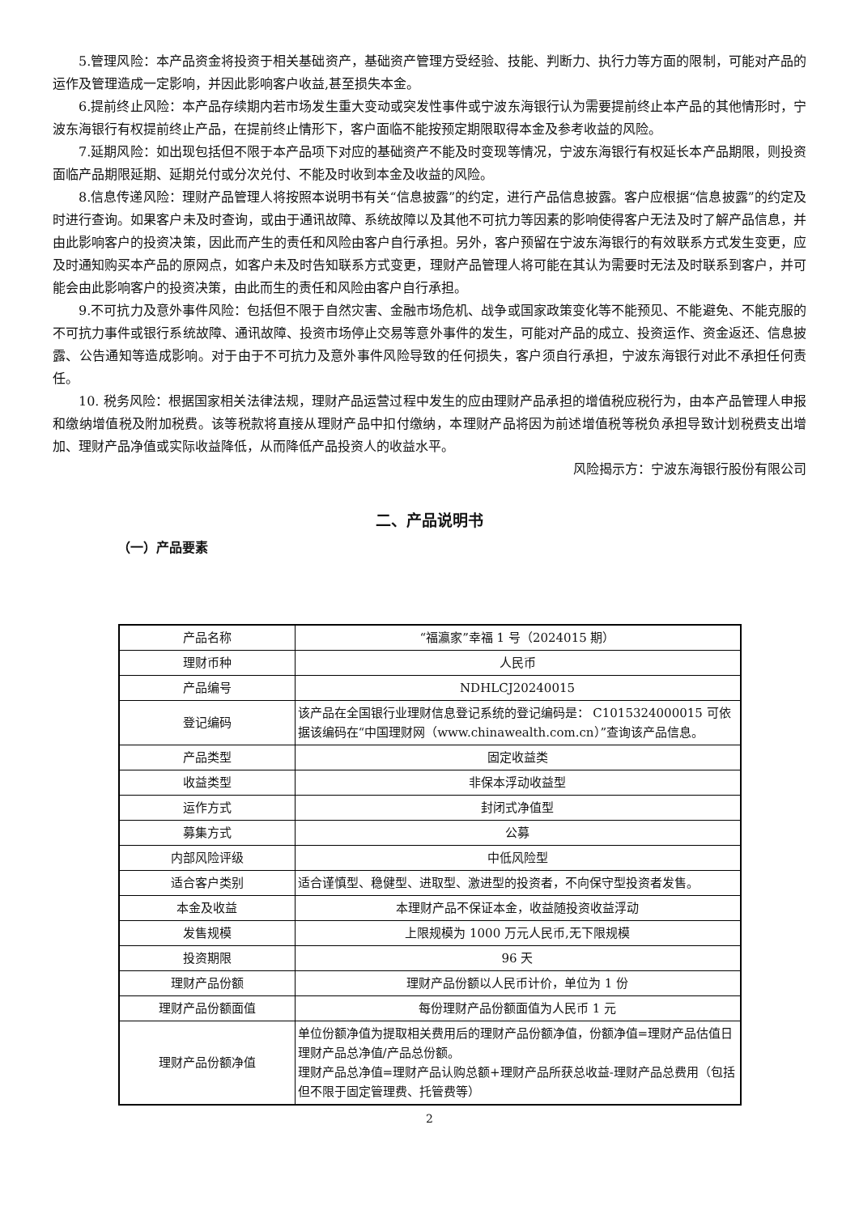5.管理风险：本产品资金将投资于相关基础资产，基础资产管理方受经验、技能、判断力、执行力等方面的限制，可能对产品的运作及管理造成一定影响，并因此影响客户收益,甚至损失本金。
6.提前终止风险：本产品存续期内若市场发生重大变动或突发性事件或宁波东海银行认为需要提前终止本产品的其他情形时，宁波东海银行有权提前终止产品，在提前终止情形下，客户面临不能按预定期限取得本金及参考收益的风险。
7.延期风险：如出现包括但不限于本产品项下对应的基础资产不能及时变现等情况，宁波东海银行有权延长本产品期限，则投资面临产品期限延期、延期兑付或分次兑付、不能及时收到本金及收益的风险。
8.信息传递风险：理财产品管理人将按照本说明书有关“信息披露”的约定，进行产品信息披露。客户应根据“信息披露”的约定及时进行查询。如果客户未及时查询，或由于通讯故障、系统故障以及其他不可抗力等因素的影响使得客户无法及时了解产品信息，并由此影响客户的投资决策，因此而产生的责任和风险由客户自行承担。另外，客户预留在宁波东海银行的有效联系方式发生变更，应及时通知购买本产品的原网点，如客户未及时告知联系方式变更，理财产品管理人将可能在其认为需要时无法及时联系到客户，并可能会由此影响客户的投资决策，由此而生的责任和风险由客户自行承担。
9.不可抗力及意外事件风险：包括但不限于自然灾害、金融市场危机、战争或国家政策变化等不能预见、不能避免、不能克服的不可抗力事件或银行系统故障、通讯故障、投资市场停止交易等意外事件的发生，可能对产品的成立、投资运作、资金返还、信息披露、公告通知等造成影响。对于由于不可抗力及意外事件风险导致的任何损失，客户须自行承担，宁波东海银行对此不承担任何责任。
10. 税务风险：根据国家相关法律法规，理财产品运营过程中发生的应由理财产品承担的增值税应税行为，由本产品管理人申报和缴纳增值税及附加税费。该等税款将直接从理财产品中扣付缴纳，本理财产品将因为前述增值税等税负承担导致计划税费支出增加、理财产品净值或实际收益降低，从而降低产品投资人的收益水平。
风险揭示方：宁波东海银行股份有限公司
二、产品说明书
（一）产品要素
| 产品名称 | “福瀛家”幸福 1 号（2024015 期） |
| 理财币种 | 人民币 |
| 产品编号 | NDHLCJ20240015 |
| 登记编码 | 该产品在全国银行业理财信息登记系统的登记编码是： C1015324000015 可依据该编码在“中国理财网（www.chinawealth.com.cn）”查询该产品信息。 |
| 产品类型 | 固定收益类 |
| 收益类型 | 非保本浮动收益型 |
| 运作方式 | 封闭式净值型 |
| 募集方式 | 公募 |
| 内部风险评级 | 中低风险型 |
| 适合客户类别 | 适合谨慎型、稳健型、进取型、激进型的投资者，不向保守型投资者发售。 |
| 本金及收益 | 本理财产品不保证本金，收益随投资收益浮动 |
| 发售规模 | 上限规模为 1000 万元人民币,无下限规模 |
| 投资期限 | 96 天 |
| 理财产品份额 | 理财产品份额以人民币计价，单位为 1 份 |
| 理财产品份额面值 | 每份理财产品份额面值为人民币 1 元 |
| 理财产品份额净值 | 单位份额净值为提取相关费用后的理财产品份额净值，份额净值=理财产品估值日理财产品总净值/产品总份额。 理财产品总净值=理财产品认购总额+理财产品所获总收益-理财产品总费用（包括但不限于固定管理费、托管费等） |
2